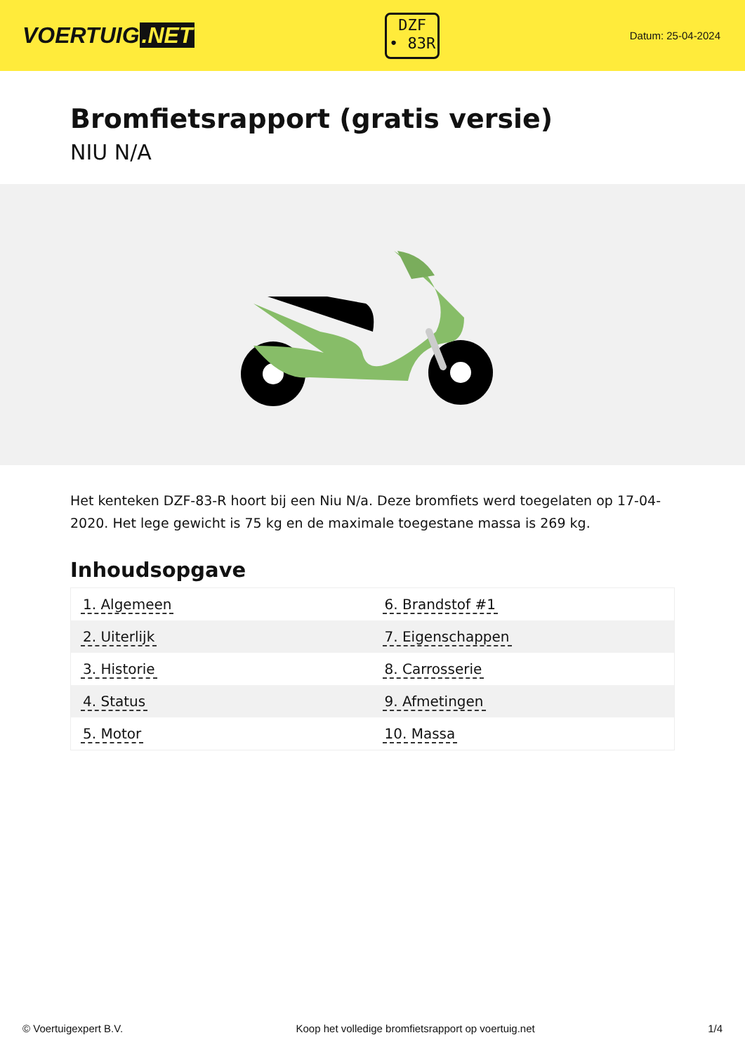VOERTUIG.NET
DZF
• 83R
Datum: 25-04-2024
Bromfietsrapport (gratis versie)
NIU N/A
Het kenteken DZF-83-R hoort bij een Niu N/a. Deze bromfiets werd toegelaten op 17-04-2020. Het lege gewicht is 75 kg en de maximale toegestane massa is 269 kg.
Inhoudsopgave
| 1. Algemeen | 6. Brandstof #1 |
| 2. Uiterlijk | 7. Eigenschappen |
| 3. Historie | 8. Carrosserie |
| 4. Status | 9. Afmetingen |
| 5. Motor | 10. Massa |
© Voertuigexpert B.V. Koop het volledige bromfietsrapport op voertuig.net 1/4